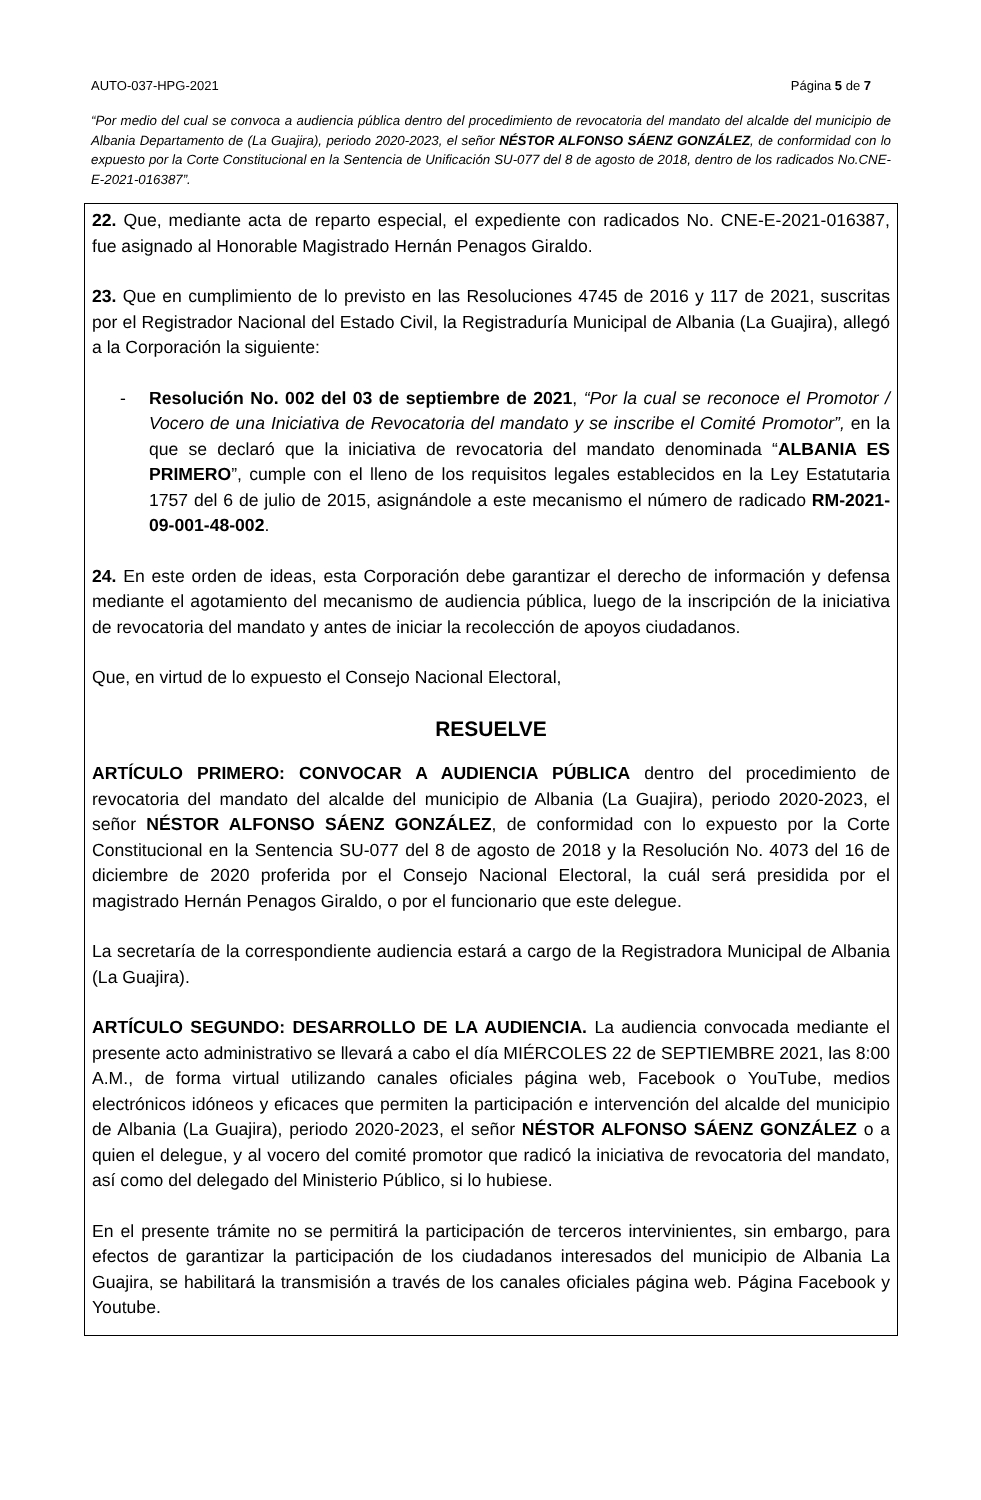AUTO-037-HPG-2021 Página 5 de 7
“Por medio del cual se convoca a audiencia pública dentro del procedimiento de revocatoria del mandato del alcalde del municipio de Albania Departamento de (La Guajira), periodo 2020-2023, el señor NÉSTOR ALFONSO SÁENZ GONZÁLEZ, de conformidad con lo expuesto por la Corte Constitucional en la Sentencia de Unificación SU-077 del 8 de agosto de 2018, dentro de los radicados No.CNE-E-2021-016387”.
22. Que, mediante acta de reparto especial, el expediente con radicados No. CNE-E-2021-016387, fue asignado al Honorable Magistrado Hernán Penagos Giraldo.
23. Que en cumplimiento de lo previsto en las Resoluciones 4745 de 2016 y 117 de 2021, suscritas por el Registrador Nacional del Estado Civil, la Registraduría Municipal de Albania (La Guajira), allegó a la Corporación la siguiente:
- Resolución No. 002 del 03 de septiembre de 2021, “Por la cual se reconoce el Promotor / Vocero de una Iniciativa de Revocatoria del mandato y se inscribe el Comité Promotor”, en la que se declaró que la iniciativa de revocatoria del mandato denominada “ALBANIA ES PRIMERO”, cumple con el lleno de los requisitos legales establecidos en la Ley Estatutaria 1757 del 6 de julio de 2015, asignándole a este mecanismo el número de radicado RM-2021-09-001-48-002.
24. En este orden de ideas, esta Corporación debe garantizar el derecho de información y defensa mediante el agotamiento del mecanismo de audiencia pública, luego de la inscripción de la iniciativa de revocatoria del mandato y antes de iniciar la recolección de apoyos ciudadanos.
Que, en virtud de lo expuesto el Consejo Nacional Electoral,
RESUELVE
ARTÍCULO PRIMERO: CONVOCAR A AUDIENCIA PÚBLICA dentro del procedimiento de revocatoria del mandato del alcalde del municipio de Albania (La Guajira), periodo 2020-2023, el señor NÉSTOR ALFONSO SÁENZ GONZÁLEZ, de conformidad con lo expuesto por la Corte Constitucional en la Sentencia SU-077 del 8 de agosto de 2018 y la Resolución No. 4073 del 16 de diciembre de 2020 proferida por el Consejo Nacional Electoral, la cuál será presidida por el magistrado Hernán Penagos Giraldo, o por el funcionario que este delegue.
La secretaría de la correspondiente audiencia estará a cargo de la Registradora Municipal de Albania (La Guajira).
ARTÍCULO SEGUNDO: DESARROLLO DE LA AUDIENCIA. La audiencia convocada mediante el presente acto administrativo se llevará a cabo el día MIÉRCOLES 22 de SEPTIEMBRE 2021, las 8:00 A.M., de forma virtual utilizando canales oficiales página web, Facebook o YouTube, medios electrónicos idóneos y eficaces que permiten la participación e intervención del alcalde del municipio de Albania (La Guajira), periodo 2020-2023, el señor NÉSTOR ALFONSO SÁENZ GONZÁLEZ o a quien el delegue, y al vocero del comité promotor que radicó la iniciativa de revocatoria del mandato, así como del delegado del Ministerio Público, si lo hubiese.
En el presente trámite no se permitirá la participación de terceros intervinientes, sin embargo, para efectos de garantizar la participación de los ciudadanos interesados del municipio de Albania La Guajira, se habilitará la transmisión a través de los canales oficiales página web. Página Facebook y Youtube.